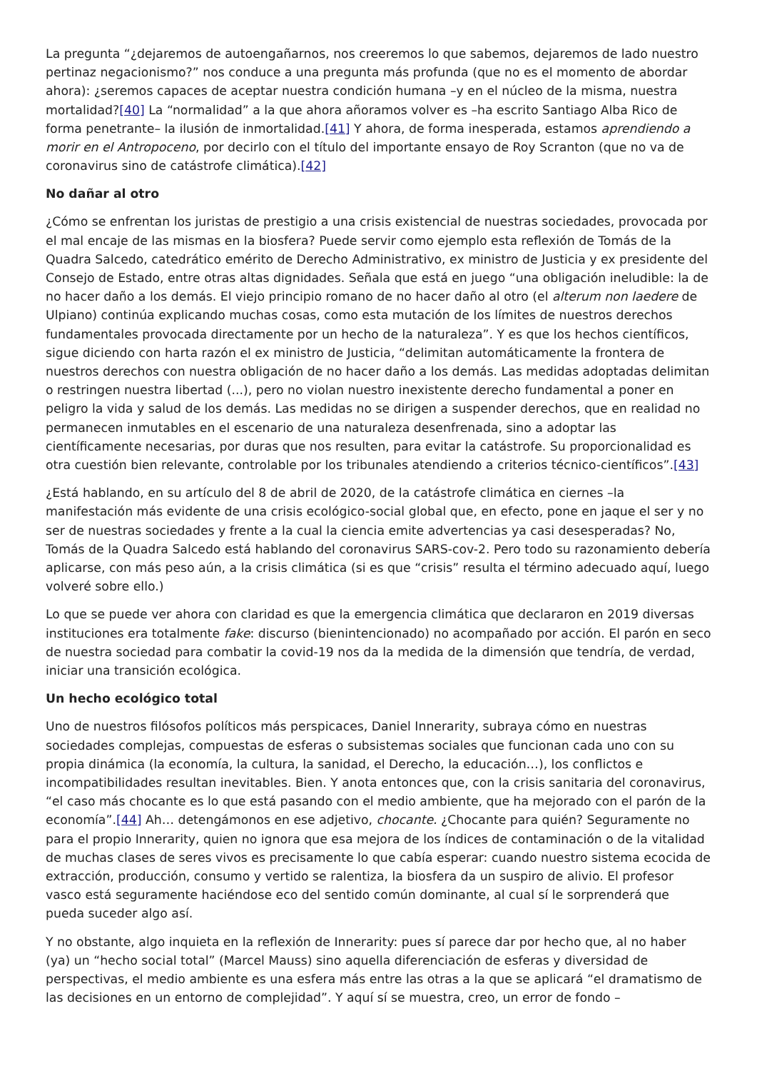La pregunta “¿dejaremos de autoengañarnos, nos creeremos lo que sabemos, dejaremos de lado nuestro pertinaz negacionismo?” nos conduce a una pregunta más profunda (que no es el momento de abordar ahora): ¿seremos capaces de aceptar nuestra condición humana –y en el núcleo de la misma, nuestra mortalidad?[40] La “normalidad” a la que ahora añoramos volver es –ha escrito Santiago Alba Rico de forma penetrante– la ilusión de inmortalidad.[41] Y ahora, de forma inesperada, estamos aprendiendo a morir en el Antropoceno, por decirlo con el título del importante ensayo de Roy Scranton (que no va de coronavirus sino de catástrofe climática).[42]
No dañar al otro
¿Cómo se enfrentan los juristas de prestigio a una crisis existencial de nuestras sociedades, provocada por el mal encaje de las mismas en la biosfera? Puede servir como ejemplo esta reflexión de Tomás de la Quadra Salcedo, catedrático emérito de Derecho Administrativo, ex ministro de Justicia y ex presidente del Consejo de Estado, entre otras altas dignidades. Señala que está en juego “una obligación ineludible: la de no hacer daño a los demás. El viejo principio romano de no hacer daño al otro (el alterum non laedere de Ulpiano) continúa explicando muchas cosas, como esta mutación de los límites de nuestros derechos fundamentales provocada directamente por un hecho de la naturaleza”. Y es que los hechos científicos, sigue diciendo con harta razón el ex ministro de Justicia, “delimitan automáticamente la frontera de nuestros derechos con nuestra obligación de no hacer daño a los demás. Las medidas adoptadas delimitan o restringen nuestra libertad (...), pero no violan nuestro inexistente derecho fundamental a poner en peligro la vida y salud de los demás. Las medidas no se dirigen a suspender derechos, que en realidad no permanecen inmutables en el escenario de una naturaleza desenfrenada, sino a adoptar las científicamente necesarias, por duras que nos resulten, para evitar la catástrofe. Su proporcionalidad es otra cuestión bien relevante, controlable por los tribunales atendiendo a criterios técnico-científicos”.[43]
¿Está hablando, en su artículo del 8 de abril de 2020, de la catástrofe climática en ciernes –la manifestación más evidente de una crisis ecológico-social global que, en efecto, pone en jaque el ser y no ser de nuestras sociedades y frente a la cual la ciencia emite advertencias ya casi desesperadas? No, Tomás de la Quadra Salcedo está hablando del coronavirus SARS-cov-2. Pero todo su razonamiento debería aplicarse, con más peso aún, a la crisis climática (si es que “crisis” resulta el término adecuado aquí, luego volveré sobre ello.)
Lo que se puede ver ahora con claridad es que la emergencia climática que declararon en 2019 diversas instituciones era totalmente fake: discurso (bienintencionado) no acompañado por acción. El parón en seco de nuestra sociedad para combatir la covid-19 nos da la medida de la dimensión que tendría, de verdad, iniciar una transición ecológica.
Un hecho ecológico total
Uno de nuestros filósofos políticos más perspicaces, Daniel Innerarity, subraya cómo en nuestras sociedades complejas, compuestas de esferas o subsistemas sociales que funcionan cada uno con su propia dinámica (la economía, la cultura, la sanidad, el Derecho, la educación…), los conflictos e incompatibilidades resultan inevitables. Bien. Y anota entonces que, con la crisis sanitaria del coronavirus, “el caso más chocante es lo que está pasando con el medio ambiente, que ha mejorado con el parón de la economía”.[44] Ah… detengámonos en ese adjetivo, chocante. ¿Chocante para quién? Seguramente no para el propio Innerarity, quien no ignora que esa mejora de los índices de contaminación o de la vitalidad de muchas clases de seres vivos es precisamente lo que cabía esperar: cuando nuestro sistema ecocida de extracción, producción, consumo y vertido se ralentiza, la biosfera da un suspiro de alivio. El profesor vasco está seguramente haciéndose eco del sentido común dominante, al cual sí le sorprenderá que pueda suceder algo así.
Y no obstante, algo inquieta en la reflexión de Innerarity: pues sí parece dar por hecho que, al no haber (ya) un “hecho social total” (Marcel Mauss) sino aquella diferenciación de esferas y diversidad de perspectivas, el medio ambiente es una esfera más entre las otras a la que se aplicará “el dramatismo de las decisiones en un entorno de complejidad”. Y aquí sí se muestra, creo, un error de fondo –